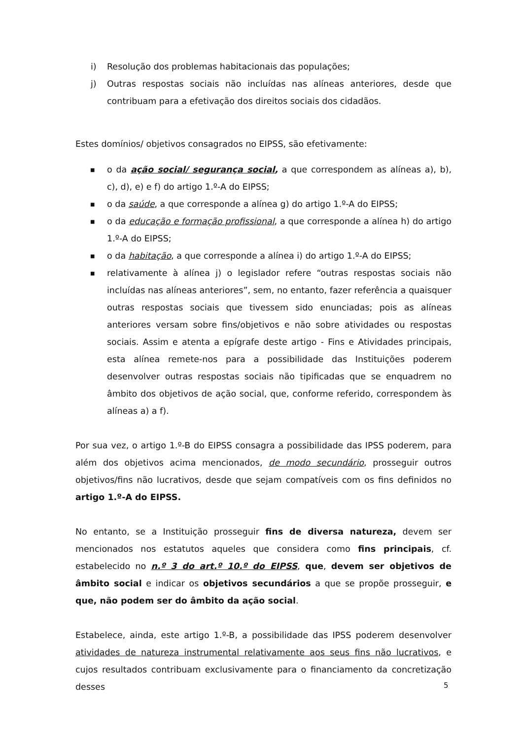i) Resolução dos problemas habitacionais das populações;
j) Outras respostas sociais não incluídas nas alíneas anteriores, desde que contribuam para a efetivação dos direitos sociais dos cidadãos.
Estes domínios/ objetivos consagrados no EIPSS, são efetivamente:
■
o da ação social/ segurança social, a que correspondem as alíneas a), b), c), d), e) e f) do artigo 1.º-A do EIPSS;
■
o da saúde, a que corresponde a alínea g) do artigo 1.º-A do EIPSS;
■
o da educação e formação profissional, a que corresponde a alínea h) do artigo 1.º-A do EIPSS;
■
o da habitação, a que corresponde a alínea i) do artigo 1.º-A do EIPSS;
■
relativamente à alínea j) o legislador refere “outras respostas sociais não incluídas nas alíneas anteriores”, sem, no entanto, fazer referência a quaisquer outras respostas sociais que tivessem sido enunciadas; pois as alíneas anteriores versam sobre fins/objetivos e não sobre atividades ou respostas sociais. Assim e atenta a epígrafe deste artigo - Fins e Atividades principais, esta alínea remete-nos para a possibilidade das Instituições poderem desenvolver outras respostas sociais não tipificadas que se enquadrem no âmbito dos objetivos de ação social, que, conforme referido, correspondem às alíneas a) a f).
Por sua vez, o artigo 1.º-B do EIPSS consagra a possibilidade das IPSS poderem, para além dos objetivos acima mencionados, de modo secundário, prosseguir outros objetivos/fins não lucrativos, desde que sejam compatíveis com os fins definidos no artigo 1.º-A do EIPSS.
No entanto, se a Instituição prosseguir fins de diversa natureza, devem ser mencionados nos estatutos aqueles que considera como fins principais, cf. estabelecido no n.º 3 do art.º 10.º do EIPSS, que, devem ser objetivos de âmbito social e indicar os objetivos secundários a que se propõe prosseguir, e que, não podem ser do âmbito da ação social.
Estabelece, ainda, este artigo 1.º-B, a possibilidade das IPSS poderem desenvolver atividades de natureza instrumental relativamente aos seus fins não lucrativos, e cujos resultados contribuam exclusivamente para o financiamento da concretização desses
5